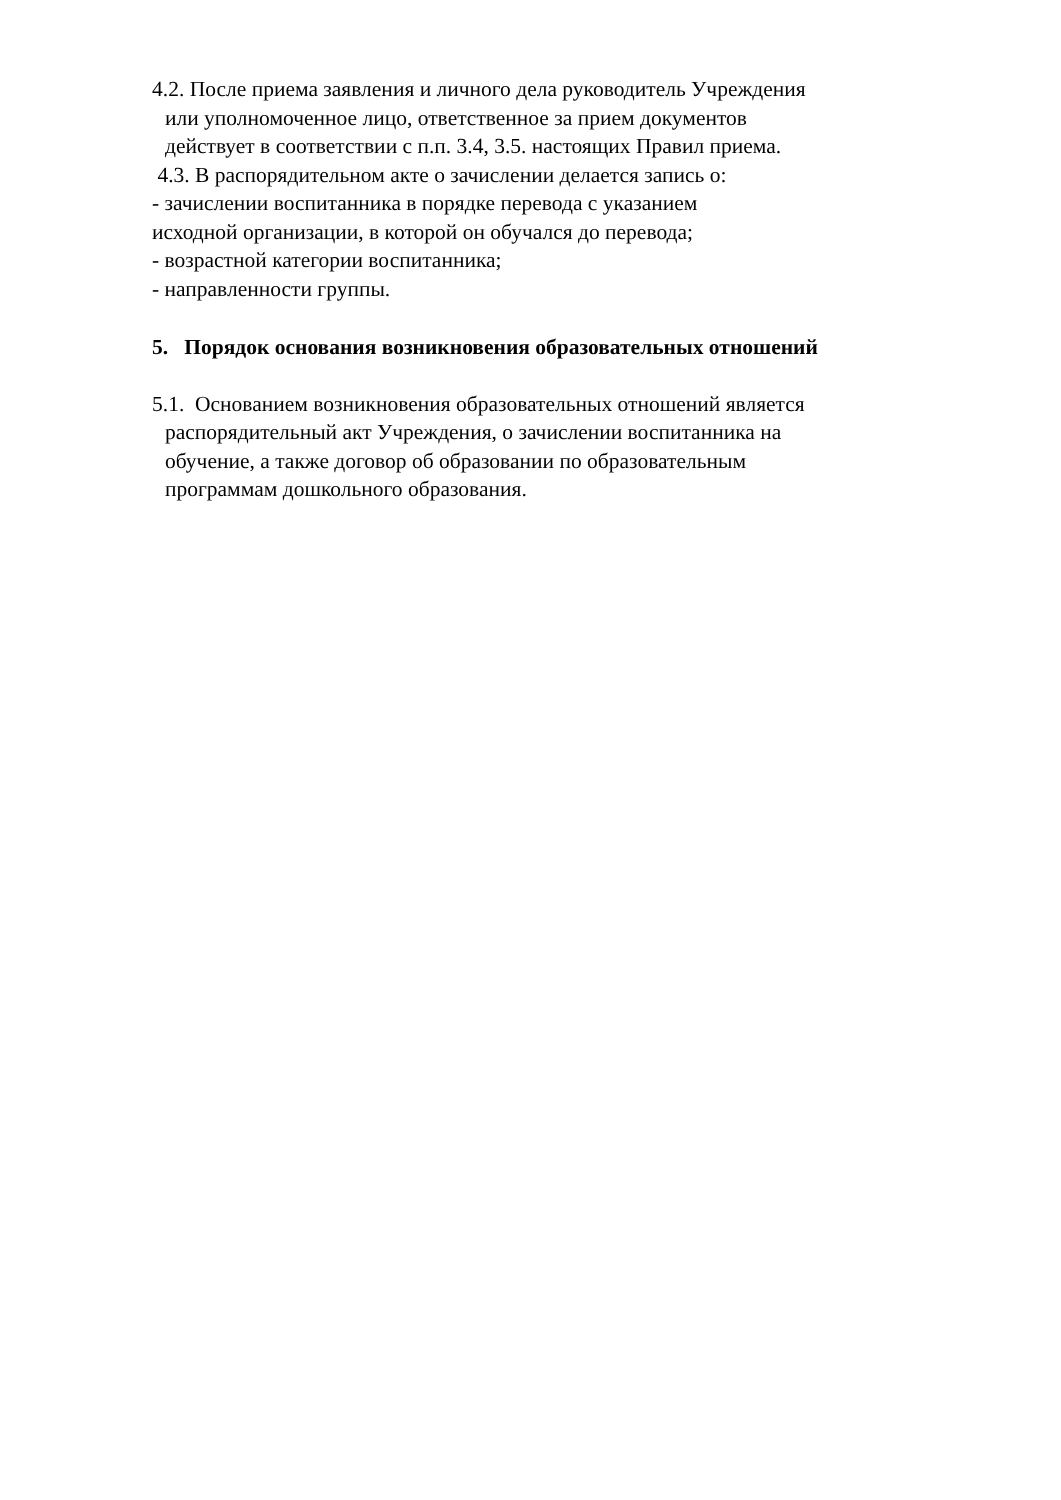4.2. После приема заявления и личного дела руководитель Учреждения
или уполномоченное лицо, ответственное за прием документов
действует в соответствии с п.п. 3.4, 3.5. настоящих Правил приема.
4.3. В распорядительном акте о зачислении делается запись о:
- зачислении воспитанника в порядке перевода с указанием
исходной организации, в которой он обучался до перевода;
- возрастной категории воспитанника;
- направленности группы.
5. Порядок основания возникновения образовательных отношений
5.1. Основанием возникновения образовательных отношений является
распорядительный акт Учреждения, о зачислении воспитанника на
обучение, а также договор об образовании по образовательным
программам дошкольного образования.